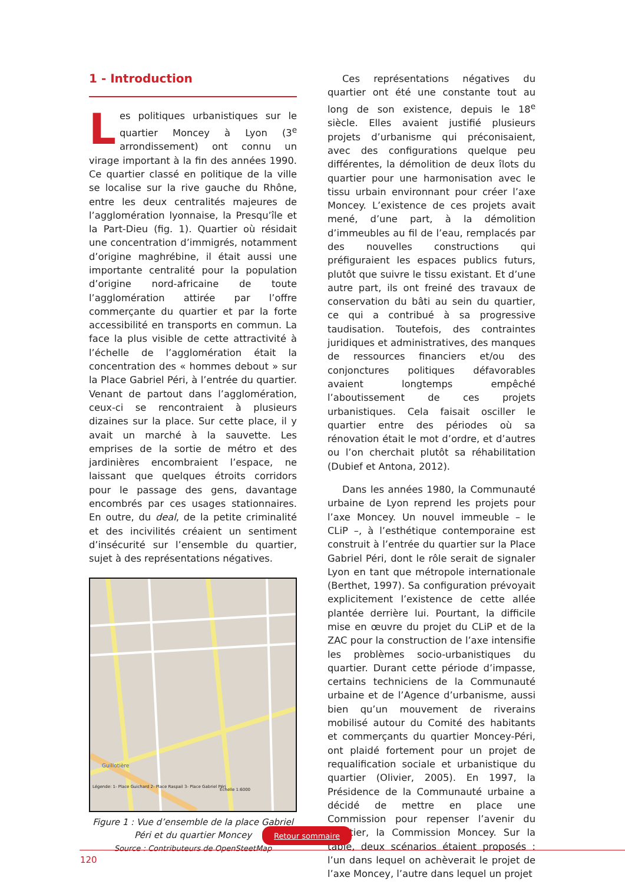1 - Introduction
Les politiques urbanistiques sur le quartier Moncey à Lyon (3<sup>e</sup> arrondissement) ont connu un virage important à la fin des années 1990. Ce quartier classé en politique de la ville se localise sur la rive gauche du Rhône, entre les deux centralités majeures de l’agglomération lyonnaise, la Presqu’île et la Part-Dieu (fig. 1). Quartier où résidait une concentration d’immigrés, notamment d’origine maghrébine, il était aussi une importante centralité pour la population d’origine nord-africaine de toute l’agglomération attirée par l’offre commerçante du quartier et par la forte accessibilité en transports en commun. La face la plus visible de cette attractivité à l’échelle de l’agglomération était la concentration des « hommes debout » sur la Place Gabriel Péri, à l’entrée du quartier. Venant de partout dans l’agglomération, ceux-ci se rencontraient à plusieurs dizaines sur la place. Sur cette place, il y avait un marché à la sauvette. Les emprises de la sortie de métro et des jardinières encombraient l’espace, ne laissant que quelques étroits corridors pour le passage des gens, davantage encombrés par ces usages stationnaires. En outre, du deal, de la petite criminalité et des incivilités créaient un sentiment d’insécurité sur l’ensemble du quartier, sujet à des représentations négatives.
Guillotière
Echelle 1:6000
Légende: 1- Place Guichard 2- Place Raspail 3- Place Gabriel Péri
Figure 1 : Vue d’ensemble de la place Gabriel Péri et du quartier Moncey
Source : Contributeurs de OpenSteetMap
Ces représentations négatives du quartier ont été une constante tout au long de son existence, depuis le 18<sup>e</sup> siècle. Elles avaient justifié plusieurs projets d’urbanisme qui préconisaient, avec des configurations quelque peu différentes, la démolition de deux îlots du quartier pour une harmonisation avec le tissu urbain environnant pour créer l’axe Moncey. L’existence de ces projets avait mené, d’une part, à la démolition d’immeubles au fil de l’eau, remplacés par des nouvelles constructions qui préfiguraient les espaces publics futurs, plutôt que suivre le tissu existant. Et d’une autre part, ils ont freiné des travaux de conservation du bâti au sein du quartier, ce qui a contribué à sa progressive taudisation. Toutefois, des contraintes juridiques et administratives, des manques de ressources financiers et/ou des conjonctures politiques défavorables avaient longtemps empêché l’aboutissement de ces projets urbanistiques. Cela faisait osciller le quartier entre des périodes où sa rénovation était le mot d’ordre, et d’autres ou l’on cherchait plutôt sa réhabilitation (Dubief et Antona, 2012).
Dans les années 1980, la Communauté urbaine de Lyon reprend les projets pour l’axe Moncey. Un nouvel immeuble – le CLiP –, à l’esthétique contemporaine est construit à l’entrée du quartier sur la Place Gabriel Péri, dont le rôle serait de signaler Lyon en tant que métropole internationale (Berthet, 1997). Sa configuration prévoyait explicitement l’existence de cette allée plantée derrière lui. Pourtant, la difficile mise en œuvre du projet du CLiP et de la ZAC pour la construction de l’axe intensifie les problèmes socio-urbanistiques du quartier. Durant cette période d’impasse, certains techniciens de la Communauté urbaine et de l’Agence d’urbanisme, aussi bien qu’un mouvement de riverains mobilisé autour du Comité des habitants et commerçants du quartier Moncey-Péri, ont plaidé fortement pour un projet de requalification sociale et urbanistique du quartier (Olivier, 2005). En 1997, la Présidence de la Communauté urbaine a décidé de mettre en place une Commission pour repenser l’avenir du quartier, la Commission Moncey. Sur la table, deux scénarios étaient proposés : l’un dans lequel on achèverait le projet de l’axe Moncey, l’autre dans lequel un projet
Retour sommaire
120